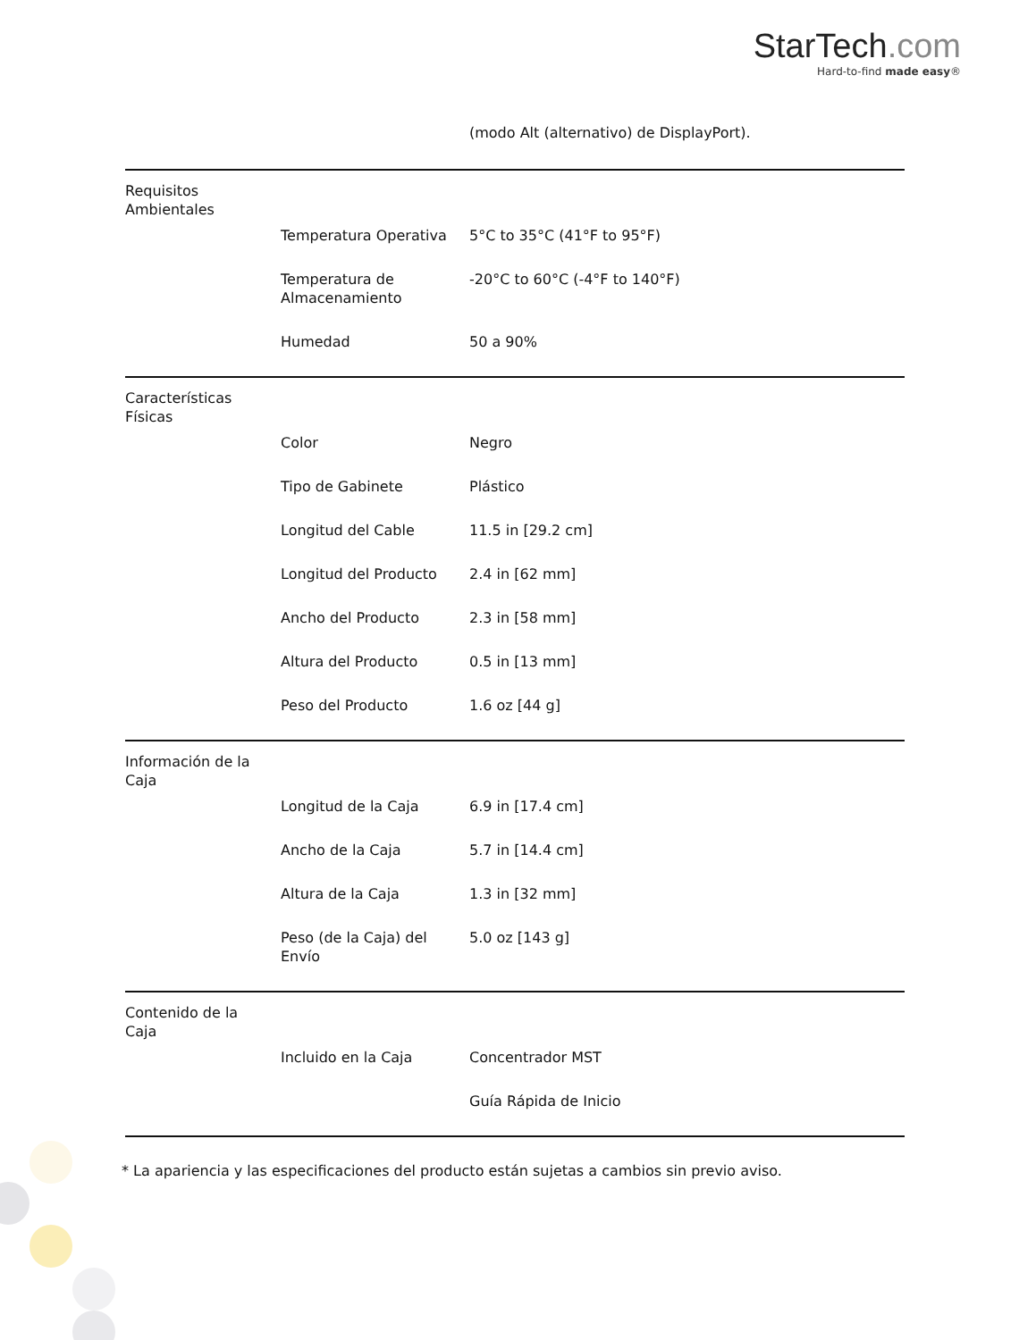StarTech.com
Hard-to-find made easy®
| | | (modo Alt (alternativo) de DisplayPort). |
| Requisitos Ambientales | | |
| | Temperatura Operativa | 5°C to 35°C (41°F to 95°F) |
| | Temperatura de Almacenamiento | -20°C to 60°C (-4°F to 140°F) |
| | Humedad | 50 a 90% |
| Características Físicas | | |
| | Color | Negro |
| | Tipo de Gabinete | Plástico |
| | Longitud del Cable | 11.5 in [29.2 cm] |
| | Longitud del Producto | 2.4 in [62 mm] |
| | Ancho del Producto | 2.3 in [58 mm] |
| | Altura del Producto | 0.5 in [13 mm] |
| | Peso del Producto | 1.6 oz [44 g] |
| Información de la Caja | | |
| | Longitud de la Caja | 6.9 in [17.4 cm] |
| | Ancho de la Caja | 5.7 in [14.4 cm] |
| | Altura de la Caja | 1.3 in [32 mm] |
| | Peso (de la Caja) del Envío | 5.0 oz [143 g] |
| Contenido de la Caja | | |
| | Incluido en la Caja | Concentrador MST |
| | | Guía Rápida de Inicio |
* La apariencia y las especificaciones del producto están sujetas a cambios sin previo aviso.